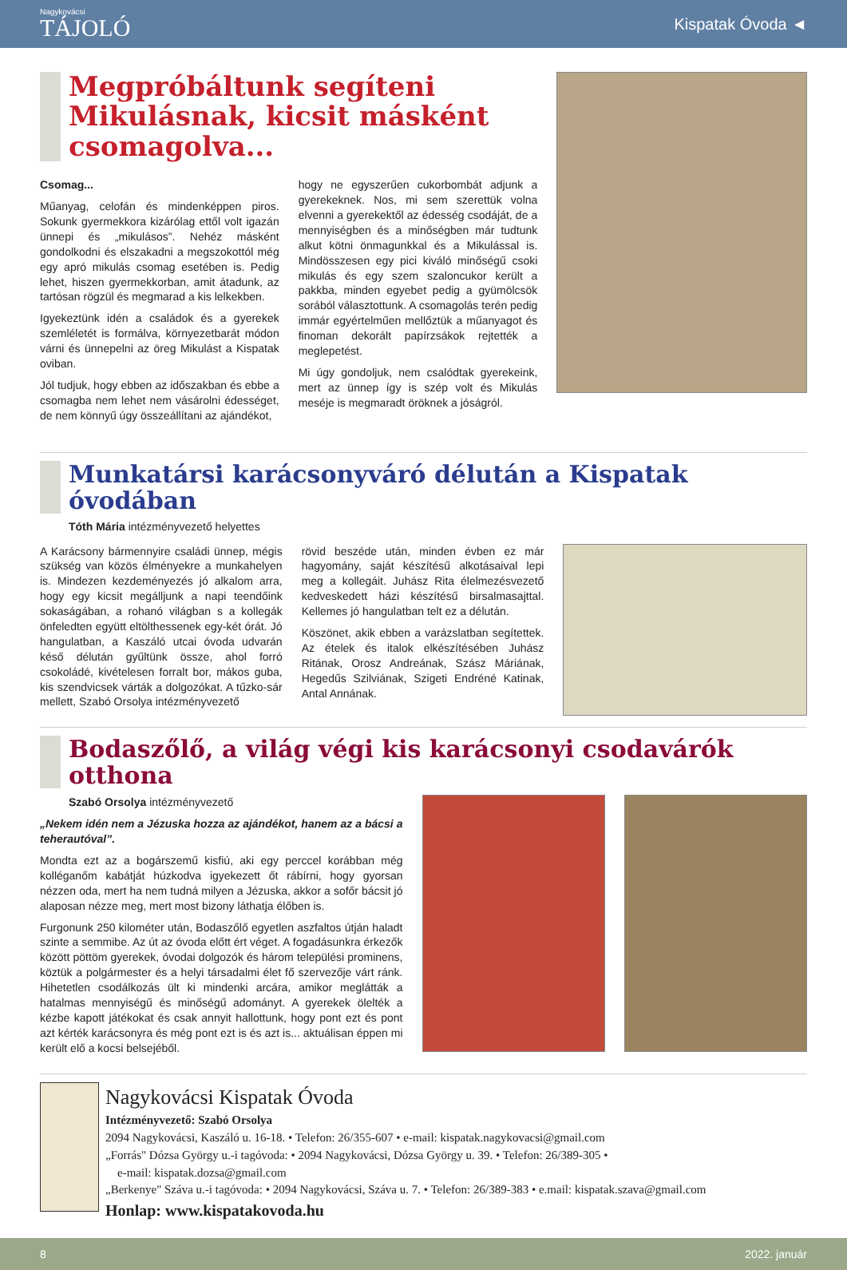Nagykovácsi
TÁJOLÓ
Kispatak Óvoda ◄
Megpróbáltunk segíteni Mikulásnak, kicsit másként csomagolva...
Csomag...
Műanyag, celofán és mindenképpen piros. Sokunk gyermekkora kizárólag ettől volt igazán ünnepi és „mikulásos”. Nehéz másként gondolkodni és elszakadni a megszokottól még egy apró mikulás csomag esetében is. Pedig lehet, hiszen gyermekkorban, amit átadunk, az tartósan rögzül és megmarad a kis lelkekben.
Igyekeztünk idén a családok és a gyerekek szemléletét is formálva, környezetbarát módon várni és ünnepelni az öreg Mikulást a Kispatak oviban.
Jól tudjuk, hogy ebben az időszakban és ebbe a csomagba nem lehet nem vásárolni édességet, de nem könnyű úgy összeállítani az ajándékot,
hogy ne egyszerűen cukorbombát adjunk a gyerekeknek. Nos, mi sem szerettük volna elvenni a gyerekektől az édesség csodáját, de a mennyiségben és a minőségben már tudtunk alkut kötni önmagunkkal és a Mikulással is. Mindösszesen egy pici kiváló minőségű csoki mikulás és egy szem szaloncukor került a pakkba, minden egyebet pedig a gyümölcsök sorából választottunk. A csomagolás terén pedig immár egyértelműen mellőztük a műanyagot és finoman dekorált papírzsákok rejtették a meglepetést.
Mi úgy gondoljuk, nem csalódtak gyerekeink, mert az ünnep így is szép volt és Mikulás meséje is megmaradt öröknek a jóságról.
Munkatársi karácsonyváró délután a Kispatak óvodában
Tóth Mária intézményvezető helyettes
A Karácsony bármennyire családi ünnep, mégis szükség van közös élményekre a munkahelyen is. Mindezen kezdeményezés jó alkalom arra, hogy egy kicsit megálljunk a napi teendőink sokaságában, a rohanó világban s a kollegák önfeledten együtt eltölthessenek egy-két órát. Jó hangulatban, a Kaszáló utcai óvoda udvarán késő délután gyűltünk össze, ahol forró csokoládé, kivételesen forralt bor, mákos guba, kis szendvicsek várták a dolgozókat. A tűzko-sár mellett, Szabó Orsolya intézményvezető
rövid beszéde után, minden évben ez már hagyomány, saját készítésű alkotásaival lepi meg a kollegáit. Juhász Rita élelmezésvezető kedveskedett házi készítésű birsalmasajttal. Kellemes jó hangulatban telt ez a délután.
Köszönet, akik ebben a varázslatban segítettek. Az ételek és italok elkészítésében Juhász Ritának, Orosz Andreának, Szász Máriának, Hegedűs Szilviának, Szigeti Endréné Katinak, Antal Annának.
Bodaszőlő, a világ végi kis karácsonyi csodavárók otthona
Szabó Orsolya intézményvezető
„Nekem idén nem a Jézuska hozza az ajándékot, hanem az a bácsi a teherautóval”.
Mondta ezt az a bogárszemű kisfiú, aki egy perccel korábban még kolléganőm kabátját húzkodva igyekezett őt rábírni, hogy gyorsan nézzen oda, mert ha nem tudná milyen a Jézuska, akkor a sofőr bácsit jó alaposan nézze meg, mert most bizony láthatja élőben is.
Furgonunk 250 kilométer után, Bodaszőlő egyetlen aszfaltos útján haladt szinte a semmibe. Az út az óvoda előtt ért véget. A fogadásunkra érkezők között pöttöm gyerekek, óvodai dolgozók és három települési prominens, köztük a polgármester és a helyi társadalmi élet fő szervezője várt ránk. Hihetetlen csodálkozás ült ki mindenki arcára, amikor meglátták a hatalmas mennyiségű és minőségű adományt. A gyerekek ölelték a kézbe kapott játékokat és csak annyit hallottunk, hogy pont ezt és pont azt kérték karácsonyra és még pont ezt is és azt is... aktuálisan éppen mi került elő a kocsi belsejéből.
Nagykovácsi Kispatak Óvoda
Intézményvezető: Szabó Orsolya
2094 Nagykovácsi, Kaszáló u. 16-18. • Telefon: 26/355-607 • e-mail: kispatak.nagykovacsi@gmail.com
„Forrás" Dózsa György u.-i tagóvoda: • 2094 Nagykovácsi, Dózsa György u. 39. • Telefon: 26/389-305 •
e-mail: kispatak.dozsa@gmail.com
„Berkenye" Száva u.-i tagóvoda: • 2094 Nagykovácsi, Száva u. 7. • Telefon: 26/389-383 • e.mail: kispatak.szava@gmail.com
Honlap: www.kispatakovoda.hu
8 2022. január